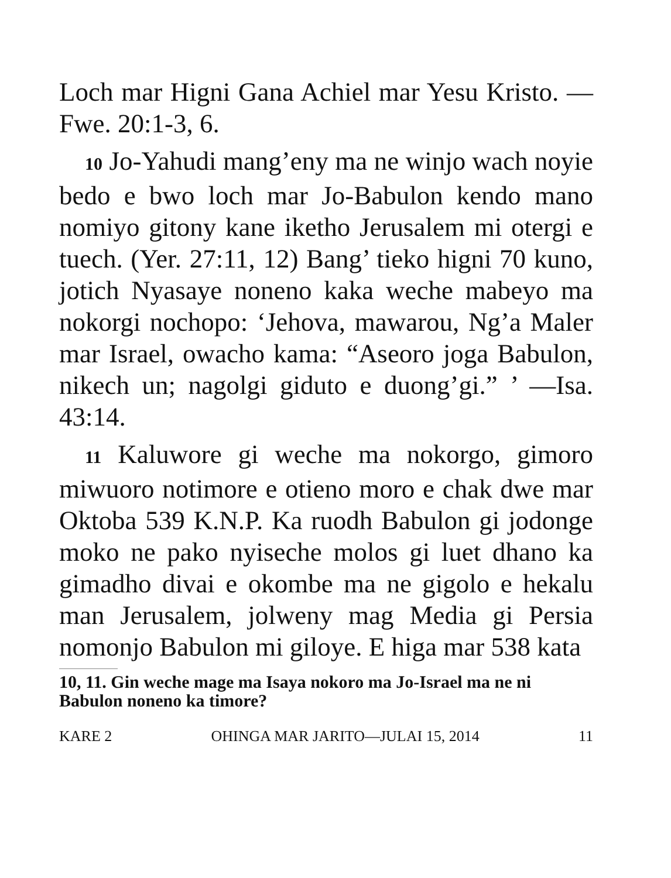Loch mar Higni Gana Achiel mar Yesu Kristo. —Fwe. 20:1-3, 6.
10 Jo-Yahudi mang’eny ma ne winjo wach noyie bedo e bwo loch mar Jo-Babulon kendo mano nomiyo gitony kane iketho Jerusalem mi otergi e tuech. (Yer. 27:11, 12) Bang’ tieko higni 70 kuno, jotich Nyasaye noneno kaka weche mabeyo ma nokorgi nochopo: ‘Jehova, mawarou, Ng’a Maler mar Israel, owacho kama: “Aseoro joga Babulon, nikech un; nagolgi giduto e duong’gi.” ’ —Isa. 43:14.
11 Kaluwore gi weche ma nokorgo, gimoro miwuoro notimore e otieno moro e chak dwe mar Oktoba 539 K.N.P. Ka ruodh Babulon gi jodonge moko ne pako nyiseche molos gi luet dhano ka gimadho divai e okombe ma ne gigolo e hekalu man Jerusalem, jolweny mag Media gi Persia nomonjo Babulon mi giloye. E higa mar 538 kata
10, 11. Gin weche mage ma Isaya nokoro ma Jo-Israel ma ne ni Babulon noneno ka timore?
KARE 2 OHINGA MAR JARITO—JULAI 15, 2014 11